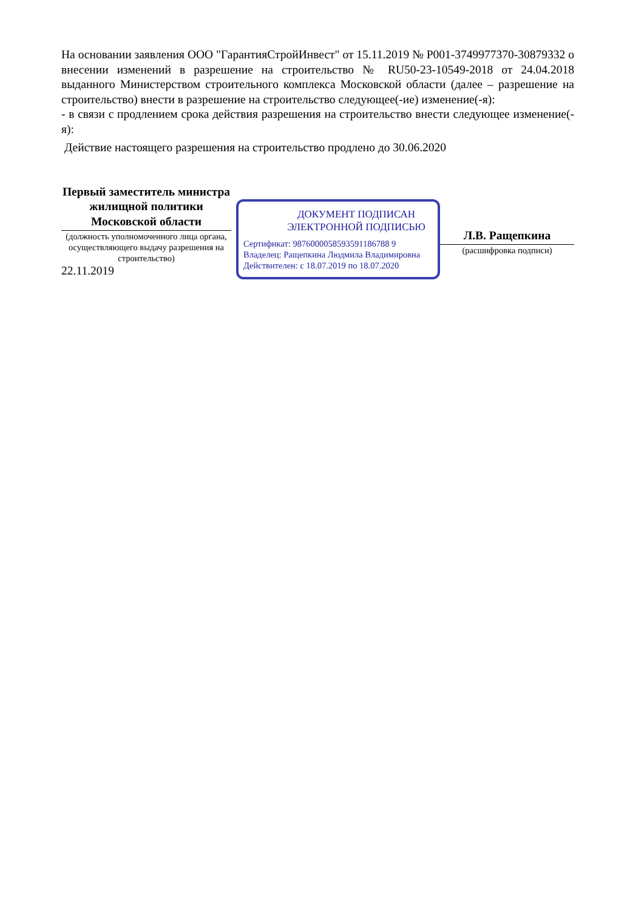На основании заявления ООО "ГарантияСтройИнвест" от 15.11.2019 № P001-3749977370-30879332 о внесении изменений в разрешение на строительство № RU50-23-10549-2018 от 24.04.2018 выданного Министерством строительного комплекса Московской области (далее – разрешение на строительство) внести в разрешение на строительство следующее(-ие) изменение(-я):
- в связи с продлением срока действия разрешения на строительство внести следующее изменение(-я):
Действие настоящего разрешения на строительство продлено до 30.06.2020
Первый заместитель министра жилищной политики Московской области
(должность уполномоченного лица органа, осуществляющего выдачу разрешения на строительство)
22.11.2019
ДОКУМЕНТ ПОДПИСАН
ЭЛЕКТРОННОЙ ПОДПИСЬЮ
Сертификат: 9876000058593591186788 9
Владелец: Ращепкина Людмила Владимировна
Действителен: с 18.07.2019 по 18.07.2020
Л.В. Ращепкина
(расшифровка подписи)